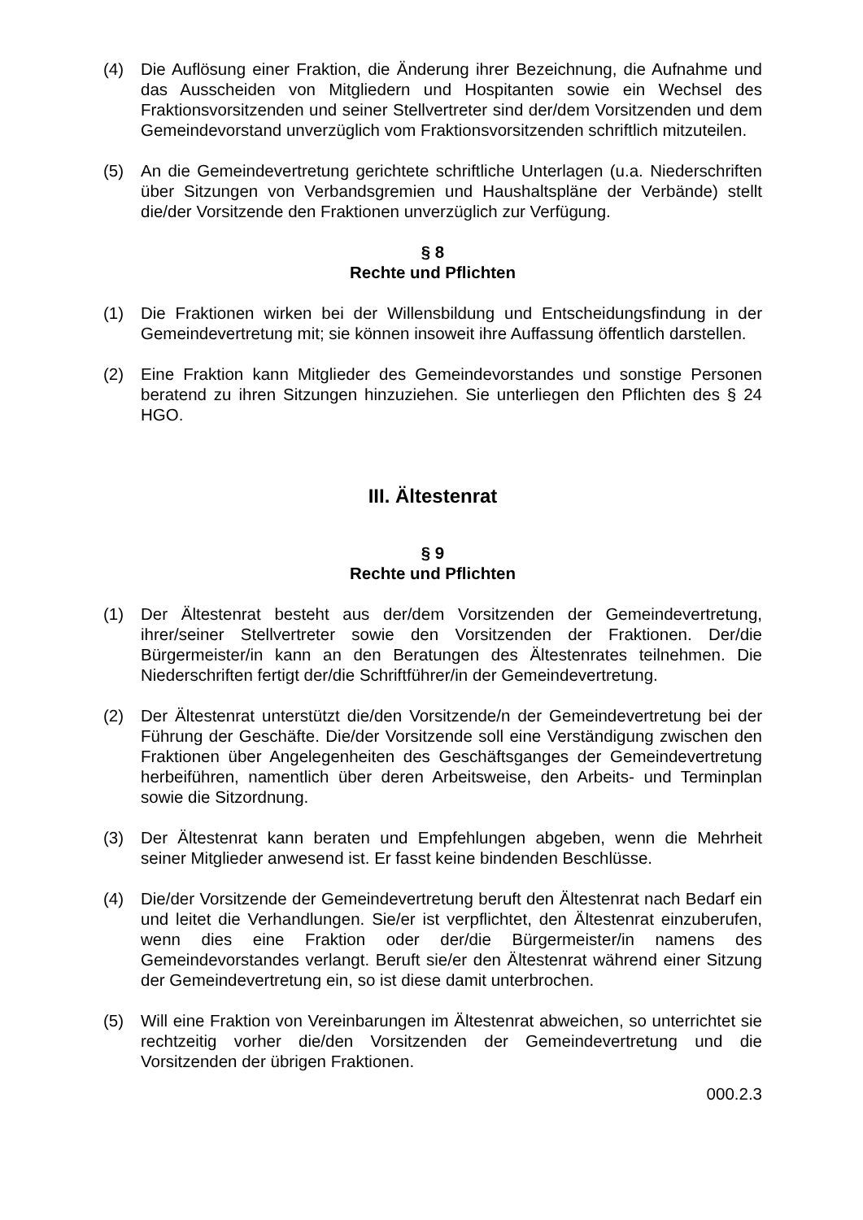(4) Die Auflösung einer Fraktion, die Änderung ihrer Bezeichnung, die Aufnahme und das Ausscheiden von Mitgliedern und Hospitanten sowie ein Wechsel des Fraktionsvorsitzenden und seiner Stellvertreter sind der/dem Vorsitzenden und dem Gemeindevorstand unverzüglich vom Fraktionsvorsitzenden schriftlich mitzuteilen.
(5) An die Gemeindevertretung gerichtete schriftliche Unterlagen (u.a. Niederschriften über Sitzungen von Verbandsgremien und Haushaltspläne der Verbände) stellt die/der Vorsitzende den Fraktionen unverzüglich zur Verfügung.
§ 8
Rechte und Pflichten
(1) Die Fraktionen wirken bei der Willensbildung und Entscheidungsfindung in der Gemeindevertretung mit; sie können insoweit ihre Auffassung öffentlich darstellen.
(2) Eine Fraktion kann Mitglieder des Gemeindevorstandes und sonstige Personen beratend zu ihren Sitzungen hinzuziehen. Sie unterliegen den Pflichten des § 24 HGO.
III. Ältestenrat
§ 9
Rechte und Pflichten
(1) Der Ältestenrat besteht aus der/dem Vorsitzenden der Gemeindevertretung, ihrer/seiner Stellvertreter sowie den Vorsitzenden der Fraktionen. Der/die Bürgermeister/in kann an den Beratungen des Ältestenrates teilnehmen. Die Niederschriften fertigt der/die Schriftführer/in der Gemeindevertretung.
(2) Der Ältestenrat unterstützt die/den Vorsitzende/n der Gemeindevertretung bei der Führung der Geschäfte. Die/der Vorsitzende soll eine Verständigung zwischen den Fraktionen über Angelegenheiten des Geschäftsganges der Gemeindevertretung herbeiführen, namentlich über deren Arbeitsweise, den Arbeits- und Terminplan sowie die Sitzordnung.
(3) Der Ältestenrat kann beraten und Empfehlungen abgeben, wenn die Mehrheit seiner Mitglieder anwesend ist. Er fasst keine bindenden Beschlüsse.
(4) Die/der Vorsitzende der Gemeindevertretung beruft den Ältestenrat nach Bedarf ein und leitet die Verhandlungen. Sie/er ist verpflichtet, den Ältestenrat einzuberufen, wenn dies eine Fraktion oder der/die Bürgermeister/in namens des Gemeindevorstandes verlangt. Beruft sie/er den Ältestenrat während einer Sitzung der Gemeindevertretung ein, so ist diese damit unterbrochen.
(5) Will eine Fraktion von Vereinbarungen im Ältestenrat abweichen, so unterrichtet sie rechtzeitig vorher die/den Vorsitzenden der Gemeindevertretung und die Vorsitzenden der übrigen Fraktionen.
000.2.3